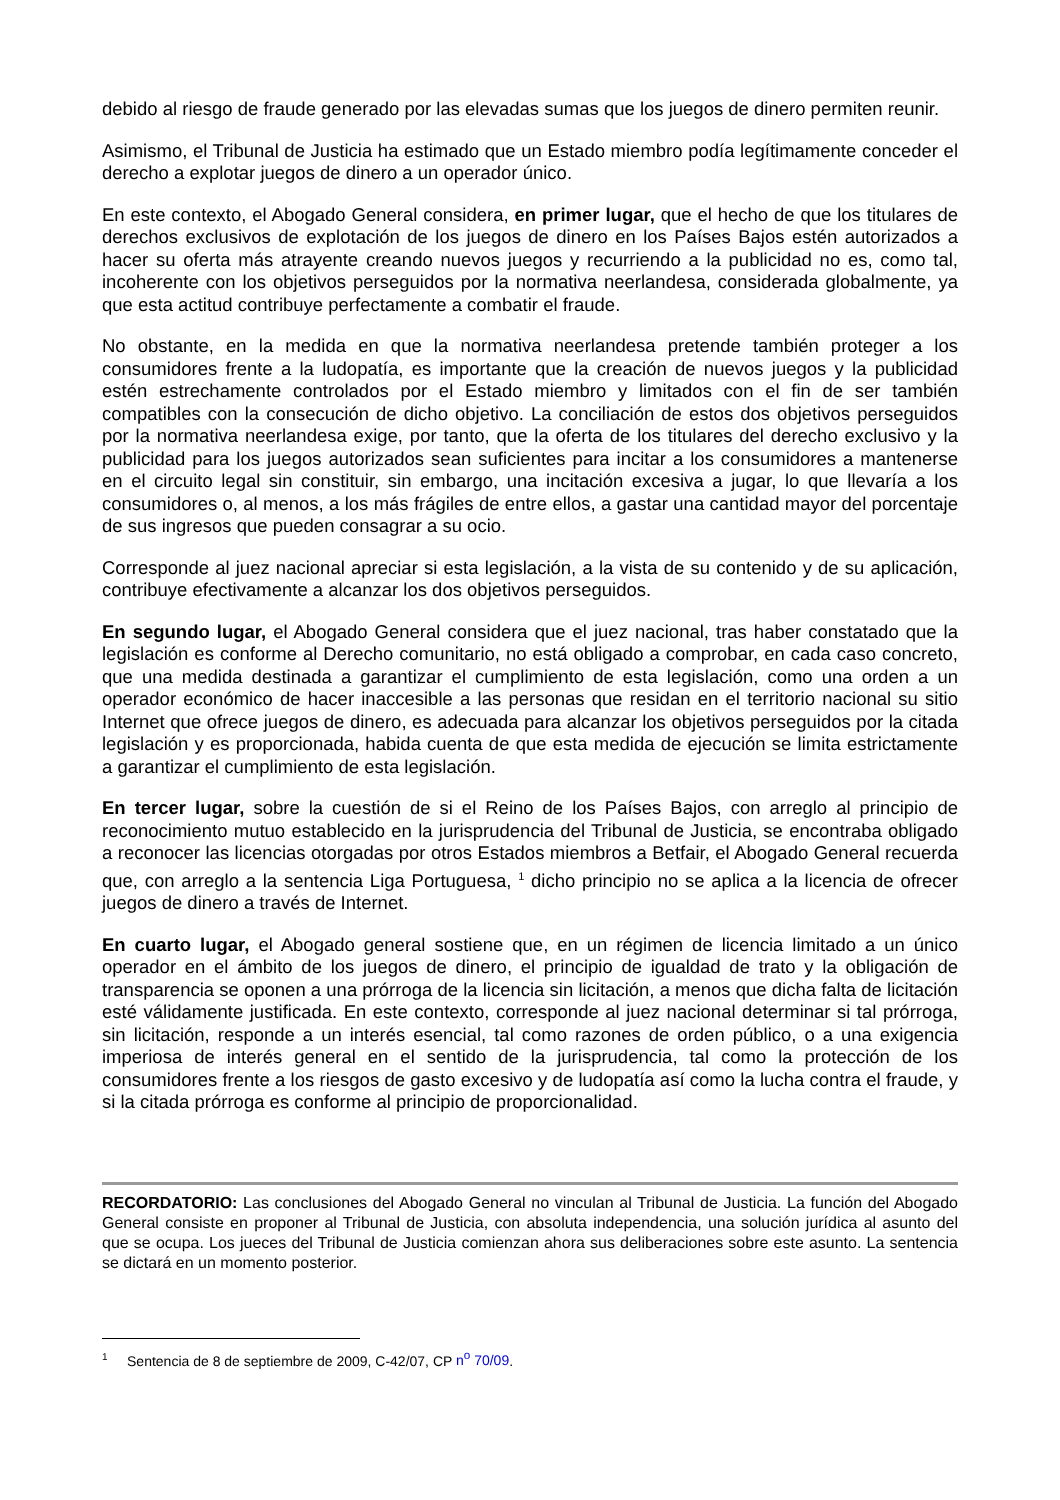debido al riesgo de fraude generado por las elevadas sumas que los juegos de dinero permiten reunir.
Asimismo, el Tribunal de Justicia ha estimado que un Estado miembro podía legítimamente conceder el derecho a explotar juegos de dinero a un operador único.
En este contexto, el Abogado General considera, en primer lugar, que el hecho de que los titulares de derechos exclusivos de explotación de los juegos de dinero en los Países Bajos estén autorizados a hacer su oferta más atrayente creando nuevos juegos y recurriendo a la publicidad no es, como tal, incoherente con los objetivos perseguidos por la normativa neerlandesa, considerada globalmente, ya que esta actitud contribuye perfectamente a combatir el fraude.
No obstante, en la medida en que la normativa neerlandesa pretende también proteger a los consumidores frente a la ludopatía, es importante que la creación de nuevos juegos y la publicidad estén estrechamente controlados por el Estado miembro y limitados con el fin de ser también compatibles con la consecución de dicho objetivo. La conciliación de estos dos objetivos perseguidos por la normativa neerlandesa exige, por tanto, que la oferta de los titulares del derecho exclusivo y la publicidad para los juegos autorizados sean suficientes para incitar a los consumidores a mantenerse en el circuito legal sin constituir, sin embargo, una incitación excesiva a jugar, lo que llevaría a los consumidores o, al menos, a los más frágiles de entre ellos, a gastar una cantidad mayor del porcentaje de sus ingresos que pueden consagrar a su ocio.
Corresponde al juez nacional apreciar si esta legislación, a la vista de su contenido y de su aplicación, contribuye efectivamente a alcanzar los dos objetivos perseguidos.
En segundo lugar, el Abogado General considera que el juez nacional, tras haber constatado que la legislación es conforme al Derecho comunitario, no está obligado a comprobar, en cada caso concreto, que una medida destinada a garantizar el cumplimiento de esta legislación, como una orden a un operador económico de hacer inaccesible a las personas que residan en el territorio nacional su sitio Internet que ofrece juegos de dinero, es adecuada para alcanzar los objetivos perseguidos por la citada legislación y es proporcionada, habida cuenta de que esta medida de ejecución se limita estrictamente a garantizar el cumplimiento de esta legislación.
En tercer lugar, sobre la cuestión de si el Reino de los Países Bajos, con arreglo al principio de reconocimiento mutuo establecido en la jurisprudencia del Tribunal de Justicia, se encontraba obligado a reconocer las licencias otorgadas por otros Estados miembros a Betfair, el Abogado General recuerda que, con arreglo a la sentencia Liga Portuguesa, <sup>1</sup> dicho principio no se aplica a la licencia de ofrecer juegos de dinero a través de Internet.
En cuarto lugar, el Abogado general sostiene que, en un régimen de licencia limitado a un único operador en el ámbito de los juegos de dinero, el principio de igualdad de trato y la obligación de transparencia se oponen a una prórroga de la licencia sin licitación, a menos que dicha falta de licitación esté válidamente justificada. En este contexto, corresponde al juez nacional determinar si tal prórroga, sin licitación, responde a un interés esencial, tal como razones de orden público, o a una exigencia imperiosa de interés general en el sentido de la jurisprudencia, tal como la protección de los consumidores frente a los riesgos de gasto excesivo y de ludopatía así como la lucha contra el fraude, y si la citada prórroga es conforme al principio de proporcionalidad.
RECORDATORIO: Las conclusiones del Abogado General no vinculan al Tribunal de Justicia. La función del Abogado General consiste en proponer al Tribunal de Justicia, con absoluta independencia, una solución jurídica al asunto del que se ocupa. Los jueces del Tribunal de Justicia comienzan ahora sus deliberaciones sobre este asunto. La sentencia se dictará en un momento posterior.
<sup>1</sup> Sentencia de 8 de septiembre de 2009, C-42/07, CP n<sup>o</sup> 70/09.